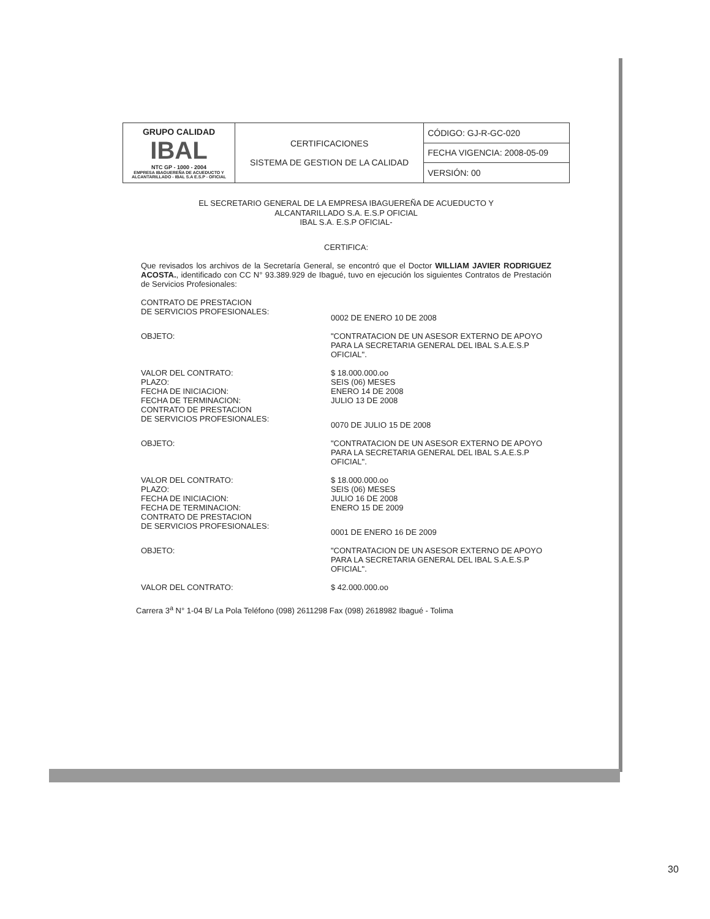| GRUPO CALIDAD IBAL NTC GP - 1000 - 2004 EMPRESA IBAGUEREÑA DE ACUEDUCTO Y ALCANTARILLADO - IBAL S.A E.S.P - OFICIAL | CERTIFICACIONES SISTEMA DE GESTION DE LA CALIDAD | CÓDIGO: GJ-R-GC-020 |
| | | FECHA VIGENCIA: 2008-05-09 |
| | | VERSIÓN: 00 |
EL SECRETARIO GENERAL DE LA EMPRESA IBAGUEREÑA DE ACUEDUCTO Y
ALCANTARILLADO S.A. E.S.P OFICIAL
IBAL S.A. E.S.P OFICIAL-
CERTIFICA:
Que revisados los archivos de la Secretaría General, se encontró que el Doctor WILLIAM JAVIER RODRIGUEZ ACOSTA., identificado con CC N° 93.389.929 de Ibagué, tuvo en ejecución los siguientes Contratos de Prestación de Servicios Profesionales:
CONTRATO DE PRESTACION
DE SERVICIOS PROFESIONALES:
0002 DE ENERO 10 DE 2008
OBJETO: "CONTRATACION DE UN ASESOR EXTERNO DE APOYO PARA LA SECRETARIA GENERAL DEL IBAL S.A.E.S.P OFICIAL".
VALOR DEL CONTRATO:
PLAZO:
FECHA DE INICIACION:
FECHA DE TERMINACION:
$ 18.000.000.oo
SEIS (06) MESES
ENERO 14 DE 2008
JULIO 13 DE 2008
CONTRATO DE PRESTACION
DE SERVICIOS PROFESIONALES:
0070 DE JULIO 15 DE 2008
OBJETO: "CONTRATACION DE UN ASESOR EXTERNO DE APOYO PARA LA SECRETARIA GENERAL DEL IBAL S.A.E.S.P OFICIAL".
VALOR DEL CONTRATO:
PLAZO:
FECHA DE INICIACION:
FECHA DE TERMINACION:
$ 18.000.000.oo
SEIS (06) MESES
JULIO 16 DE 2008
ENERO 15 DE 2009
CONTRATO DE PRESTACION
DE SERVICIOS PROFESIONALES:
0001 DE ENERO 16 DE 2009
OBJETO: "CONTRATACION DE UN ASESOR EXTERNO DE APOYO PARA LA SECRETARIA GENERAL DEL IBAL S.A.E.S.P OFICIAL".
VALOR DEL CONTRATO: $ 42.000.000.oo
Carrera 3<sup>a</sup> N° 1-04 B/ La Pola Teléfono (098) 2611298 Fax (098) 2618982 Ibagué - Tolima
30